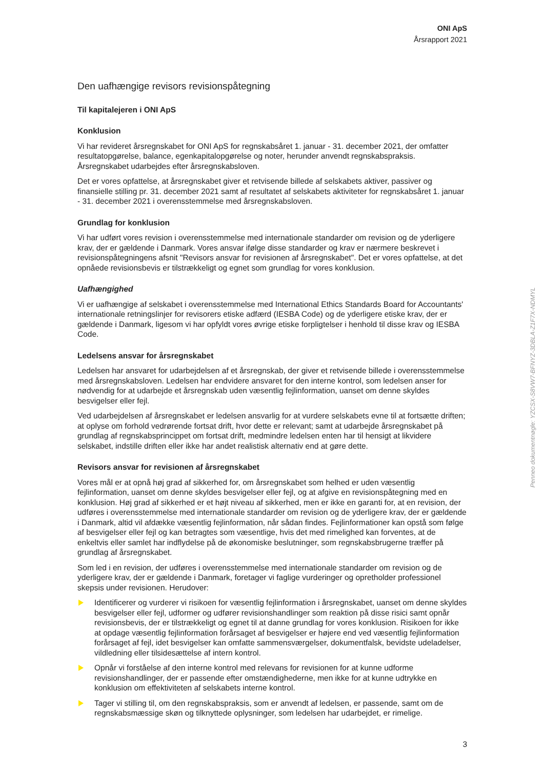ONI ApS
Årsrapport 2021
Den uafhængige revisors revisionspåtegning
Til kapitalejeren i ONI ApS
Konklusion
Vi har revideret årsregnskabet for ONI ApS for regnskabsåret 1. januar - 31. december 2021, der omfatter resultatopgørelse, balance, egenkapitalopgørelse og noter, herunder anvendt regnskabspraksis. Årsregnskabet udarbejdes efter årsregnskabsloven.
Det er vores opfattelse, at årsregnskabet giver et retvisende billede af selskabets aktiver, passiver og finansielle stilling pr. 31. december 2021 samt af resultatet af selskabets aktiviteter for regnskabsåret 1. januar - 31. december 2021 i overensstemmelse med årsregnskabsloven.
Grundlag for konklusion
Vi har udført vores revision i overensstemmelse med internationale standarder om revision og de yderligere krav, der er gældende i Danmark. Vores ansvar ifølge disse standarder og krav er nærmere beskrevet i revisionspåtegningens afsnit "Revisors ansvar for revisionen af årsregnskabet". Det er vores opfattelse, at det opnåede revisionsbevis er tilstrækkeligt og egnet som grundlag for vores konklusion.
Uafhængighed
Vi er uafhængige af selskabet i overensstemmelse med International Ethics Standards Board for Accountants' internationale retningslinjer for revisorers etiske adfærd (IESBA Code) og de yderligere etiske krav, der er gældende i Danmark, ligesom vi har opfyldt vores øvrige etiske forpligtelser i henhold til disse krav og IESBA Code.
Ledelsens ansvar for årsregnskabet
Ledelsen har ansvaret for udarbejdelsen af et årsregnskab, der giver et retvisende billede i overensstemmelse med årsregnskabsloven. Ledelsen har endvidere ansvaret for den interne kontrol, som ledelsen anser for nødvendig for at udarbejde et årsregnskab uden væsentlig fejlinformation, uanset om denne skyldes besvigelser eller fejl.
Ved udarbejdelsen af årsregnskabet er ledelsen ansvarlig for at vurdere selskabets evne til at fortsætte driften; at oplyse om forhold vedrørende fortsat drift, hvor dette er relevant; samt at udarbejde årsregnskabet på grundlag af regnskabsprincippet om fortsat drift, medmindre ledelsen enten har til hensigt at likvidere selskabet, indstille driften eller ikke har andet realistisk alternativ end at gøre dette.
Revisors ansvar for revisionen af årsregnskabet
Vores mål er at opnå høj grad af sikkerhed for, om årsregnskabet som helhed er uden væsentlig fejlinformation, uanset om denne skyldes besvigelser eller fejl, og at afgive en revisionspåtegning med en konklusion. Høj grad af sikkerhed er et højt niveau af sikkerhed, men er ikke en garanti for, at en revision, der udføres i overensstemmelse med internationale standarder om revision og de yderligere krav, der er gældende i Danmark, altid vil afdække væsentlig fejlinformation, når sådan findes. Fejlinformationer kan opstå som følge af besvigelser eller fejl og kan betragtes som væsentlige, hvis det med rimelighed kan forventes, at de enkeltvis eller samlet har indflydelse på de økonomiske beslutninger, som regnskabsbrugerne træffer på grundlag af årsregnskabet.
Som led i en revision, der udføres i overensstemmelse med internationale standarder om revision og de yderligere krav, der er gældende i Danmark, foretager vi faglige vurderinger og opretholder professionel skepsis under revisionen. Herudover:
Identificerer og vurderer vi risikoen for væsentlig fejlinformation i årsregnskabet, uanset om denne skyldes besvigelser eller fejl, udformer og udfører revisionshandlinger som reaktion på disse risici samt opnår revisionsbevis, der er tilstrækkeligt og egnet til at danne grundlag for vores konklusion. Risikoen for ikke at opdage væsentlig fejlinformation forårsaget af besvigelser er højere end ved væsentlig fejlinformation forårsaget af fejl, idet besvigelser kan omfatte sammensværgelser, dokumentfalsk, bevidste udeladelser, vildledning eller tilsidesættelse af intern kontrol.
Opnår vi forståelse af den interne kontrol med relevans for revisionen for at kunne udforme revisionshandlinger, der er passende efter omstændighederne, men ikke for at kunne udtrykke en konklusion om effektiviteten af selskabets interne kontrol.
Tager vi stilling til, om den regnskabspraksis, som er anvendt af ledelsen, er passende, samt om de regnskabsmæssige skøn og tilknyttede oplysninger, som ledelsen har udarbejdet, er rimelige.
Penneo dokumentnøgle: YZCSX-S8VW7-BFNYZ-3DBLA-Z1F7X-NDMYL
3